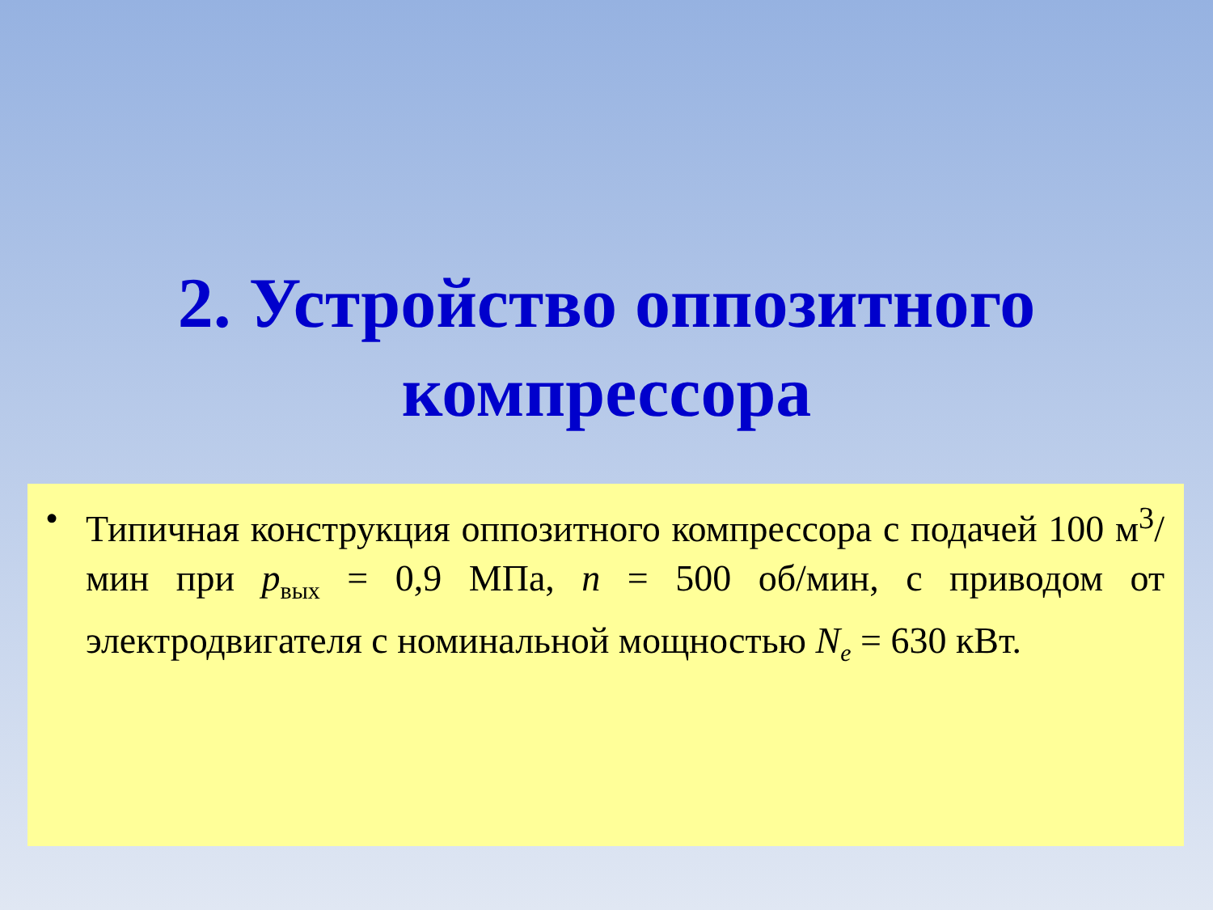2. Устройство оппозитного компрессора
• Типичная конструкция оппозитного компрессора с подачей 100 м<sup>3</sup>/мин при p<sub>вых</sub> = 0,9 МПа, n = 500 об/мин, с приводом от электродвигателя с номинальной мощностью N<sub>e</sub> = 630 кВт.